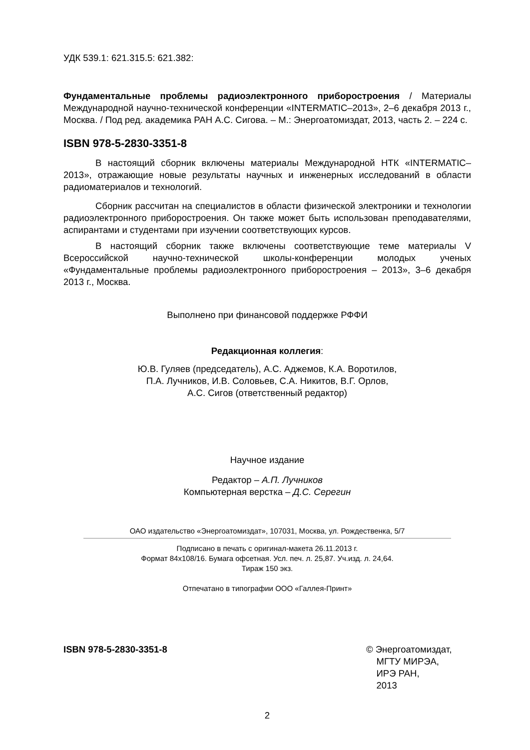УДК 539.1: 621.315.5: 621.382:
Фундаментальные проблемы радиоэлектронного приборостроения / Материалы Международной научно-технической конференции «INTERMATIC–2013», 2–6 декабря 2013 г., Москва. / Под ред. академика РАН А.С. Сигова. – М.: Энергоатомиздат, 2013, часть 2. – 224 с.
ISBN 978-5-2830-3351-8
В настоящий сборник включены материалы Международной НТК «INTERMATIC–2013», отражающие новые результаты научных и инженерных исследований в области радиоматериалов и технологий.
Сборник рассчитан на специалистов в области физической электроники и технологии радиоэлектронного приборостроения. Он также может быть использован преподавателями, аспирантами и студентами при изучении соответствующих курсов.
В настоящий сборник также включены соответствующие теме материалы V Всероссийской научно-технической школы-конференции молодых ученых «Фундаментальные проблемы радиоэлектронного приборостроения – 2013», 3–6 декабря 2013 г., Москва.
Выполнено при финансовой поддержке РФФИ
Редакционная коллегия:
Ю.В. Гуляев (председатель), А.С. Аджемов, К.А. Воротилов,
П.А. Лучников, И.В. Соловьев, С.А. Никитов, В.Г. Орлов,
А.С. Сигов (ответственный редактор)
Научное издание
Редактор – А.П. Лучников
Компьютерная верстка – Д.С. Серегин
ОАО издательство «Энергоатомиздат», 107031, Москва, ул. Рождественка, 5/7
Подписано в печать с оригинал-макета 26.11.2013 г.
Формат 84x108/16. Бумага офсетная. Усл. печ. л. 25,87. Уч.изд. л. 24,64.
Тираж 150 экз.
Отпечатано в типографии ООО «Галлея-Принт»
ISBN 978-5-2830-3351-8 © Энергоатомиздат,
МГТУ МИРЭА,
ИРЭ РАН,
2013
2